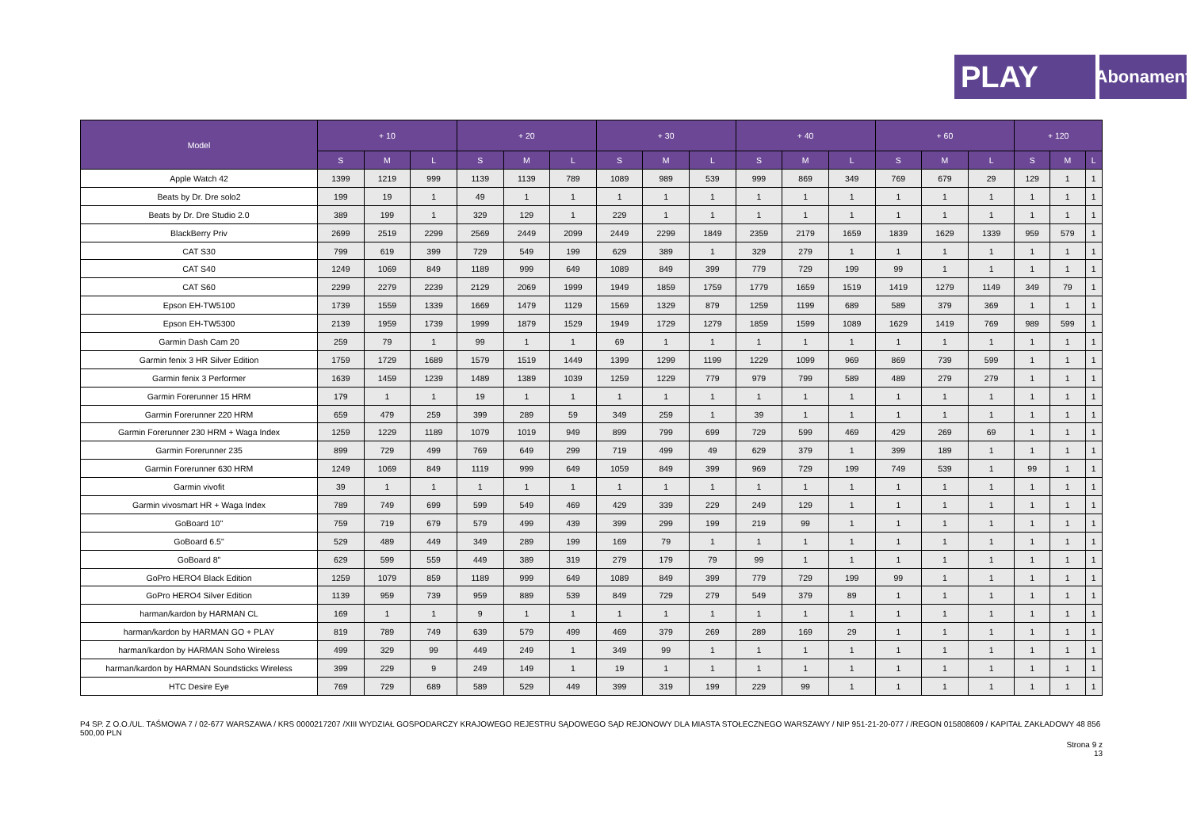PLAY
Abonament
| Model | + 10 | | | + 20 | | | + 30 | | | + 40 | | | + 60 | | | + 120 | | |
| --- | --- | --- | --- | --- | --- | --- | --- | --- | --- | --- | --- | --- | --- | --- | --- | --- | --- | --- |
| | S | M | L | S | M | L | S | M | L | S | M | L | S | M | L | S | M | L |
| Apple Watch 42 | 1399 | 1219 | 999 | 1139 | 1139 | 789 | 1089 | 989 | 539 | 999 | 869 | 349 | 769 | 679 | 29 | 129 | 1 | 1 |
| Beats by Dr. Dre solo2 | 199 | 19 | 1 | 49 | 1 | 1 | 1 | 1 | 1 | 1 | 1 | 1 | 1 | 1 | 1 | 1 | 1 | 1 |
| Beats by Dr. Dre Studio 2.0 | 389 | 199 | 1 | 329 | 129 | 1 | 229 | 1 | 1 | 1 | 1 | 1 | 1 | 1 | 1 | 1 | 1 | 1 |
| BlackBerry Priv | 2699 | 2519 | 2299 | 2569 | 2449 | 2099 | 2449 | 2299 | 1849 | 2359 | 2179 | 1659 | 1839 | 1629 | 1339 | 959 | 579 | 1 |
| CAT S30 | 799 | 619 | 399 | 729 | 549 | 199 | 629 | 389 | 1 | 329 | 279 | 1 | 1 | 1 | 1 | 1 | 1 | 1 |
| CAT S40 | 1249 | 1069 | 849 | 1189 | 999 | 649 | 1089 | 849 | 399 | 779 | 729 | 199 | 99 | 1 | 1 | 1 | 1 | 1 |
| CAT S60 | 2299 | 2279 | 2239 | 2129 | 2069 | 1999 | 1949 | 1859 | 1759 | 1779 | 1659 | 1519 | 1419 | 1279 | 1149 | 349 | 79 | 1 |
| Epson EH-TW5100 | 1739 | 1559 | 1339 | 1669 | 1479 | 1129 | 1569 | 1329 | 879 | 1259 | 1199 | 689 | 589 | 379 | 369 | 1 | 1 | 1 |
| Epson EH-TW5300 | 2139 | 1959 | 1739 | 1999 | 1879 | 1529 | 1949 | 1729 | 1279 | 1859 | 1599 | 1089 | 1629 | 1419 | 769 | 989 | 599 | 1 |
| Garmin Dash Cam 20 | 259 | 79 | 1 | 99 | 1 | 1 | 69 | 1 | 1 | 1 | 1 | 1 | 1 | 1 | 1 | 1 | 1 | 1 |
| Garmin fenix 3 HR Silver Edition | 1759 | 1729 | 1689 | 1579 | 1519 | 1449 | 1399 | 1299 | 1199 | 1229 | 1099 | 969 | 869 | 739 | 599 | 1 | 1 | 1 |
| Garmin fenix 3 Performer | 1639 | 1459 | 1239 | 1489 | 1389 | 1039 | 1259 | 1229 | 779 | 979 | 799 | 589 | 489 | 279 | 279 | 1 | 1 | 1 |
| Garmin Forerunner 15 HRM | 179 | 1 | 1 | 19 | 1 | 1 | 1 | 1 | 1 | 1 | 1 | 1 | 1 | 1 | 1 | 1 | 1 | 1 |
| Garmin Forerunner 220 HRM | 659 | 479 | 259 | 399 | 289 | 59 | 349 | 259 | 1 | 39 | 1 | 1 | 1 | 1 | 1 | 1 | 1 | 1 |
| Garmin Forerunner 230 HRM + Waga Index | 1259 | 1229 | 1189 | 1079 | 1019 | 949 | 899 | 799 | 699 | 729 | 599 | 469 | 429 | 269 | 69 | 1 | 1 | 1 |
| Garmin Forerunner 235 | 899 | 729 | 499 | 769 | 649 | 299 | 719 | 499 | 49 | 629 | 379 | 1 | 399 | 189 | 1 | 1 | 1 | 1 |
| Garmin Forerunner 630 HRM | 1249 | 1069 | 849 | 1119 | 999 | 649 | 1059 | 849 | 399 | 969 | 729 | 199 | 749 | 539 | 1 | 99 | 1 | 1 |
| Garmin vivofit | 39 | 1 | 1 | 1 | 1 | 1 | 1 | 1 | 1 | 1 | 1 | 1 | 1 | 1 | 1 | 1 | 1 | 1 |
| Garmin vivosmart HR + Waga Index | 789 | 749 | 699 | 599 | 549 | 469 | 429 | 339 | 229 | 249 | 129 | 1 | 1 | 1 | 1 | 1 | 1 | 1 |
| GoBoard 10" | 759 | 719 | 679 | 579 | 499 | 439 | 399 | 299 | 199 | 219 | 99 | 1 | 1 | 1 | 1 | 1 | 1 | 1 |
| GoBoard 6.5" | 529 | 489 | 449 | 349 | 289 | 199 | 169 | 79 | 1 | 1 | 1 | 1 | 1 | 1 | 1 | 1 | 1 | 1 |
| GoBoard 8" | 629 | 599 | 559 | 449 | 389 | 319 | 279 | 179 | 79 | 99 | 1 | 1 | 1 | 1 | 1 | 1 | 1 | 1 |
| GoPro HERO4 Black Edition | 1259 | 1079 | 859 | 1189 | 999 | 649 | 1089 | 849 | 399 | 779 | 729 | 199 | 99 | 1 | 1 | 1 | 1 | 1 |
| GoPro HERO4 Silver Edition | 1139 | 959 | 739 | 959 | 889 | 539 | 849 | 729 | 279 | 549 | 379 | 89 | 1 | 1 | 1 | 1 | 1 | 1 |
| harman/kardon by HARMAN CL | 169 | 1 | 1 | 9 | 1 | 1 | 1 | 1 | 1 | 1 | 1 | 1 | 1 | 1 | 1 | 1 | 1 | 1 |
| harman/kardon by HARMAN GO + PLAY | 819 | 789 | 749 | 639 | 579 | 499 | 469 | 379 | 269 | 289 | 169 | 29 | 1 | 1 | 1 | 1 | 1 | 1 |
| harman/kardon by HARMAN Soho Wireless | 499 | 329 | 99 | 449 | 249 | 1 | 349 | 99 | 1 | 1 | 1 | 1 | 1 | 1 | 1 | 1 | 1 | 1 |
| harman/kardon by HARMAN Soundsticks Wireless | 399 | 229 | 9 | 249 | 149 | 1 | 19 | 1 | 1 | 1 | 1 | 1 | 1 | 1 | 1 | 1 | 1 | 1 |
| HTC Desire Eye | 769 | 729 | 689 | 589 | 529 | 449 | 399 | 319 | 199 | 229 | 99 | 1 | 1 | 1 | 1 | 1 | 1 | 1 |
P4 SP. Z O.O./UL. TAŚMOWA 7 / 02-677 WARSZAWA / KRS 0000217207 /XIII WYDZIAŁ GOSPODARCZY KRAJOWEGO REJESTRU SĄDOWEGO SĄD REJONOWY DLA MIASTA STOŁECZNEGO WARSZAWY / NIP 951-21-20-077 / /REGON 015808609 / KAPITAŁ ZAKŁADOWY 48 856 500,00 PLN
Strona 9 z
13